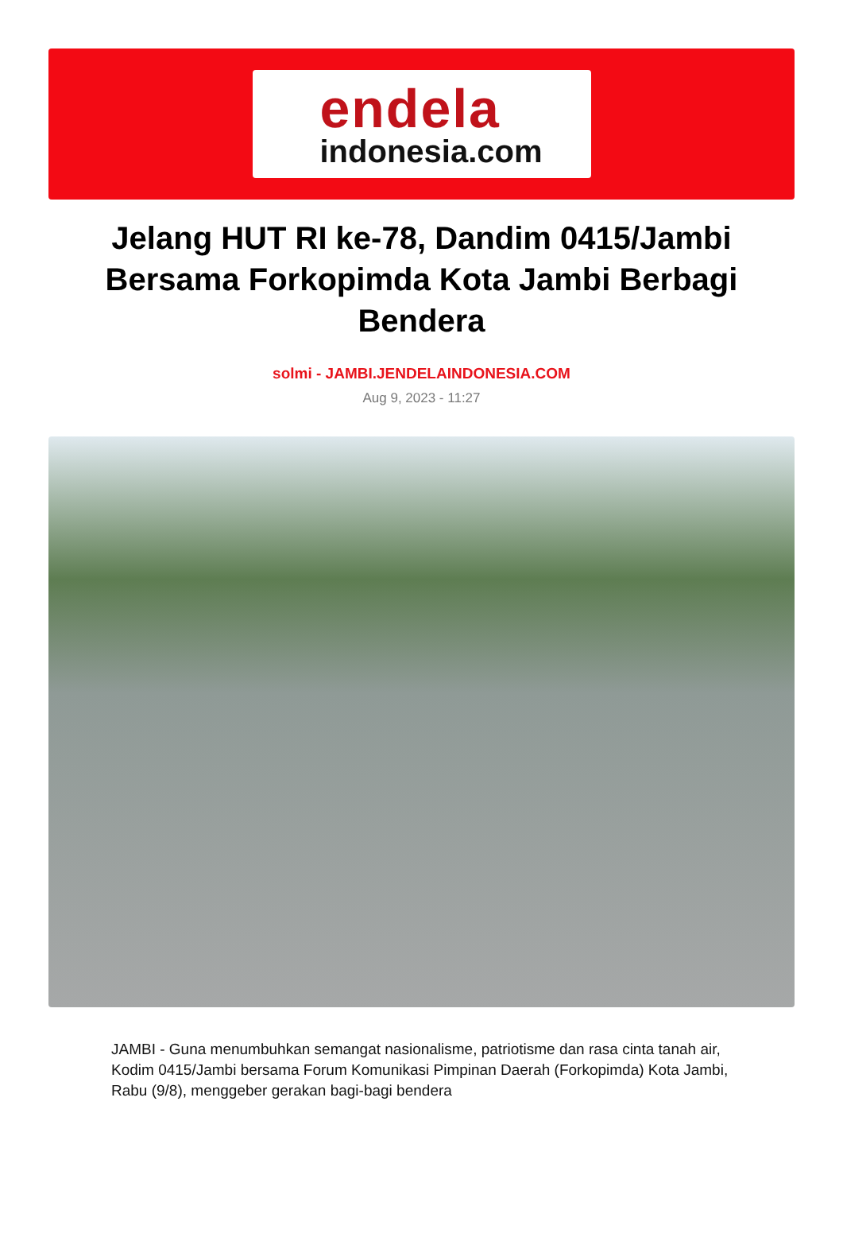endela
indonesia.com
Jelang HUT RI ke-78, Dandim 0415/Jambi Bersama Forkopimda Kota Jambi Berbagi Bendera
solmi - JAMBI.JENDELAINDONESIA.COM
Aug 9, 2023 - 11:27
JAMBI - Guna menumbuhkan semangat nasionalisme, patriotisme dan rasa cinta tanah air, Kodim 0415/Jambi bersama Forum Komunikasi Pimpinan Daerah (Forkopimda) Kota Jambi, Rabu (9/8), menggeber gerakan bagi-bagi bendera